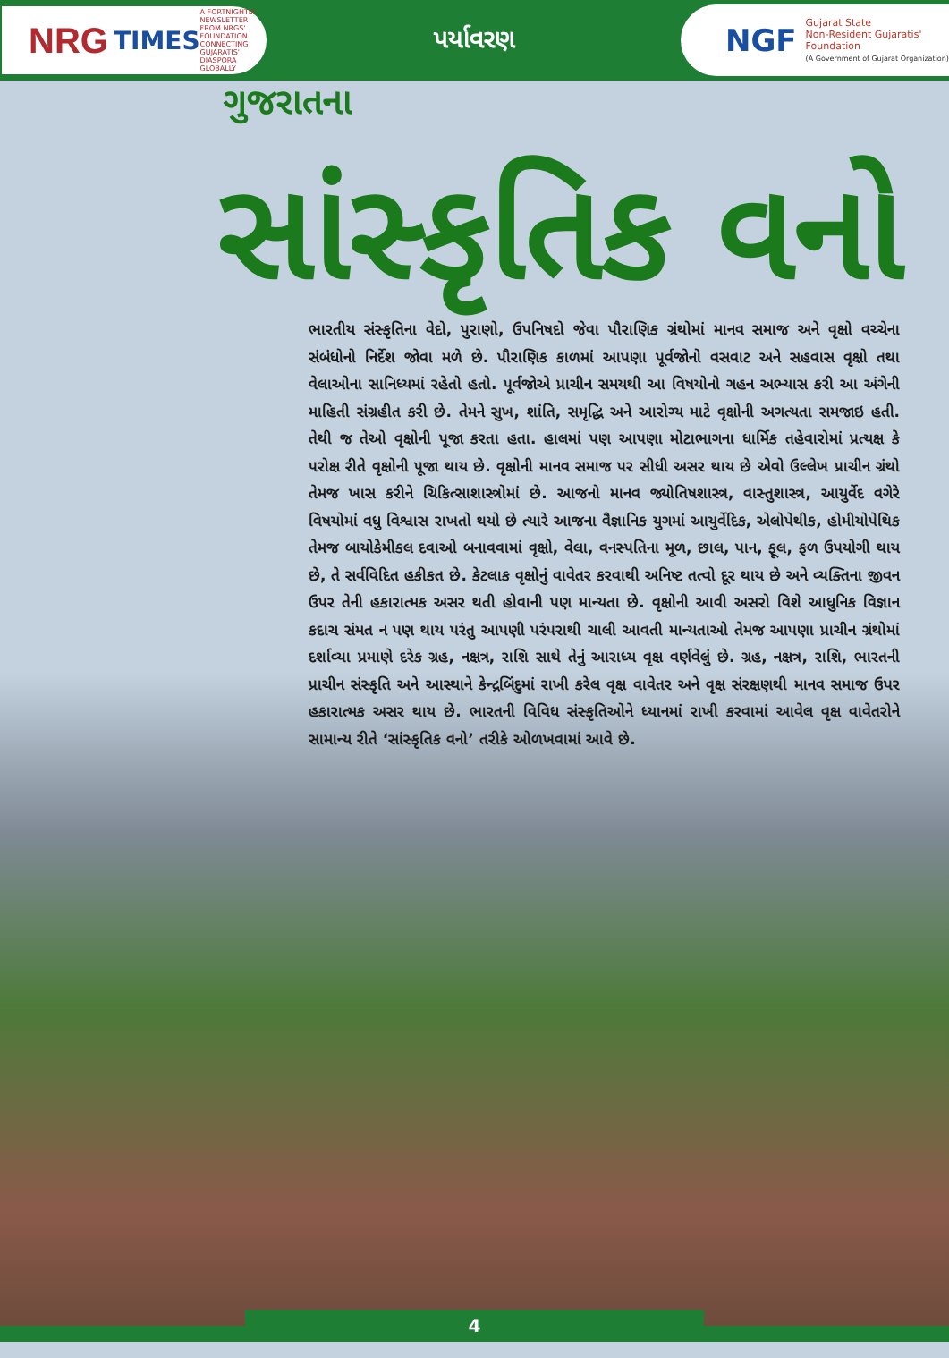NRG TIMES
A FORTNIGHTLY NEWSLETTER FROM NRGS' FOUNDATION
CONNECTING GUJARATIS' DIASPORA GLOBALLY
પર્યાવરણ
NGF
Gujarat State
Non-Resident Gujaratis'
Foundation
(A Government of Gujarat Organization)
ગુજરાતના
સાંસ્કૃતિક વનો
ભારતીય સંસ્કૃતિના વેદો, પુરાણો, ઉપનિષદો જેવા પૌરાણિક ગ્રંથોમાં માનવ સમાજ અને વૃક્ષો વચ્ચેના સંબંધોનો નિર્દેશ જોવા મળે છે. પૌરાણિક કાળમાં આપણા પૂર્વજોનો વસવાટ અને સહવાસ વૃક્ષો તથા વેલાઓના સાનિધ્યમાં રહેતો હતો. પૂર્વજોએ પ્રાચીન સમયથી આ વિષયોનો ગહન અભ્યાસ કરી આ અંગેની માહિતી સંગ્રહીત કરી છે. તેમને સુખ, શાંતિ, સમૃદ્ધિ અને આરોગ્ય માટે વૃક્ષોની અગત્યતા સમજાઇ હતી. તેથી જ તેઓ વૃક્ષોની પૂજા કરતા હતા. હાલમાં પણ આપણા મોટાભાગના ધાર્મિક તહેવારોમાં પ્રત્યક્ષ કે પરોક્ષ રીતે વૃક્ષોની પૂજા થાય છે. વૃક્ષોની માનવ સમાજ પર સીધી અસર થાય છે એવો ઉલ્લેખ પ્રાચીન ગ્રંથો તેમજ ખાસ કરીને ચિકિત્સાશાસ્ત્રોમાં છે. આજનો માનવ જ્યોતિષશાસ્ત્ર, વાસ્તુશાસ્ત્ર, આયુર્વેદ વગેરે વિષયોમાં વધુ વિશ્વાસ રાખતો થયો છે ત્યારે આજના વૈજ્ઞાનિક યુગમાં આયુર્વેદિક, એલોપેથીક, હોમીયોપેથિક તેમજ બાયોકેમીકલ દવાઓ બનાવવામાં વૃક્ષો, વેલા, વનસ્પતિના મૂળ, છાલ, પાન, ફૂલ, ફળ ઉપયોગી થાય છે, તે સર્વવિદિત હકીકત છે. કેટલાક વૃક્ષોનું વાવેતર કરવાથી અનિષ્ટ તત્વો દૂર થાય છે અને વ્યક્તિના જીવન ઉપર તેની હકારાત્મક અસર થતી હોવાની પણ માન્યતા છે. વૃક્ષોની આવી અસરો વિશે આધુનિક વિજ્ઞાન કદાચ સંમત ન પણ થાય પરંતુ આપણી પરંપરાથી ચાલી આવતી માન્યતાઓ તેમજ આપણા પ્રાચીન ગ્રંથોમાં દર્શાવ્યા પ્રમાણે દરેક ગ્રહ, નક્ષત્ર, રાશિ સાથે તેનું આરાધ્ય વૃક્ષ વર્ણવેલું છે. ગ્રહ, નક્ષત્ર, રાશિ, ભારતની પ્રાચીન સંસ્કૃતિ અને આસ્થાને કેન્દ્રબિંદુમાં રાખી કરેલ વૃક્ષ વાવેતર અને વૃક્ષ સંરક્ષણથી માનવ સમાજ ઉપર હકારાત્મક અસર થાય છે. ભારતની વિવિધ સંસ્કૃતિઓને ધ્યાનમાં રાખી કરવામાં આવેલ વૃક્ષ વાવેતરોને સામાન્ય રીતે ‘સાંસ્કૃતિક વનો’ તરીકે ઓળખવામાં આવે છે.
4